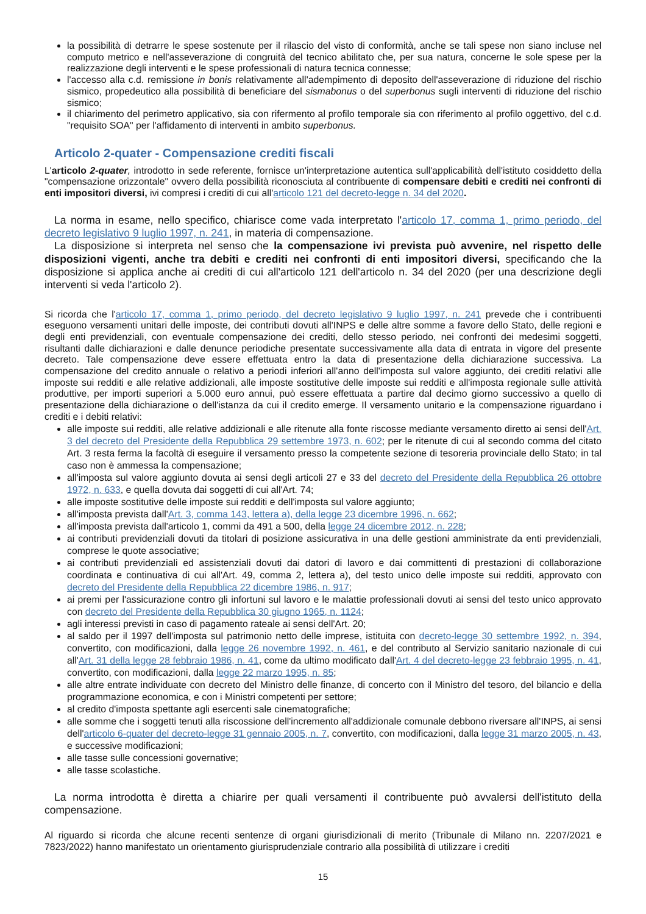la possibilità di detrarre le spese sostenute per il rilascio del visto di conformità, anche se tali spese non siano incluse nel computo metrico e nell'asseverazione di congruità del tecnico abilitato che, per sua natura, concerne le sole spese per la realizzazione degli interventi e le spese professionali di natura tecnica connesse;
l'accesso alla c.d. remissione in bonis relativamente all'adempimento di deposito dell'asseverazione di riduzione del rischio sismico, propedeutico alla possibilità di beneficiare del sismabonus o del superbonus sugli interventi di riduzione del rischio sismico;
il chiarimento del perimetro applicativo, sia con rifermento al profilo temporale sia con riferimento al profilo oggettivo, del c.d. "requisito SOA" per l'affidamento di interventi in ambito superbonus.
Articolo 2-quater - Compensazione crediti fiscali
L'articolo 2-quater, introdotto in sede referente, fornisce un'interpretazione autentica sull'applicabilità dell'istituto cosiddetto della "compensazione orizzontale" ovvero della possibilità riconosciuta al contribuente di compensare debiti e crediti nei confronti di enti impositori diversi, ivi compresi i crediti di cui all'articolo 121 del decreto-legge n. 34 del 2020.
La norma in esame, nello specifico, chiarisce come vada interpretato l'articolo 17, comma 1, primo periodo, del decreto legislativo 9 luglio 1997, n. 241, in materia di compensazione.
La disposizione si interpreta nel senso che la compensazione ivi prevista può avvenire, nel rispetto delle disposizioni vigenti, anche tra debiti e crediti nei confronti di enti impositori diversi, specificando che la disposizione si applica anche ai crediti di cui all'articolo 121 dell'articolo n. 34 del 2020 (per una descrizione degli interventi si veda l'articolo 2).
Si ricorda che l'articolo 17, comma 1, primo periodo, del decreto legislativo 9 luglio 1997, n. 241 prevede che i contribuenti eseguono versamenti unitari delle imposte, dei contributi dovuti all'INPS e delle altre somme a favore dello Stato, delle regioni e degli enti previdenziali, con eventuale compensazione dei crediti, dello stesso periodo, nei confronti dei medesimi soggetti, risultanti dalle dichiarazioni e dalle denunce periodiche presentate successivamente alla data di entrata in vigore del presente decreto. Tale compensazione deve essere effettuata entro la data di presentazione della dichiarazione successiva. La compensazione del credito annuale o relativo a periodi inferiori all'anno dell'imposta sul valore aggiunto, dei crediti relativi alle imposte sui redditi e alle relative addizionali, alle imposte sostitutive delle imposte sui redditi e all'imposta regionale sulle attività produttive, per importi superiori a 5.000 euro annui, può essere effettuata a partire dal decimo giorno successivo a quello di presentazione della dichiarazione o dell'istanza da cui il credito emerge. Il versamento unitario e la compensazione riguardano i crediti e i debiti relativi:
alle imposte sui redditi, alle relative addizionali e alle ritenute alla fonte riscosse mediante versamento diretto ai sensi dell'Art. 3 del decreto del Presidente della Repubblica 29 settembre 1973, n. 602; per le ritenute di cui al secondo comma del citato Art. 3 resta ferma la facoltà di eseguire il versamento presso la competente sezione di tesoreria provinciale dello Stato; in tal caso non è ammessa la compensazione;
all'imposta sul valore aggiunto dovuta ai sensi degli articoli 27 e 33 del decreto del Presidente della Repubblica 26 ottobre 1972, n. 633, e quella dovuta dai soggetti di cui all'Art. 74;
alle imposte sostitutive delle imposte sui redditi e dell'imposta sul valore aggiunto;
all'imposta prevista dall'Art. 3, comma 143, lettera a), della legge 23 dicembre 1996, n. 662;
all'imposta prevista dall'articolo 1, commi da 491 a 500, della legge 24 dicembre 2012, n. 228;
ai contributi previdenziali dovuti da titolari di posizione assicurativa in una delle gestioni amministrate da enti previdenziali, comprese le quote associative;
ai contributi previdenziali ed assistenziali dovuti dai datori di lavoro e dai committenti di prestazioni di collaborazione coordinata e continuativa di cui all'Art. 49, comma 2, lettera a), del testo unico delle imposte sui redditi, approvato con decreto del Presidente della Repubblica 22 dicembre 1986, n. 917;
ai premi per l'assicurazione contro gli infortuni sul lavoro e le malattie professionali dovuti ai sensi del testo unico approvato con decreto del Presidente della Repubblica 30 giugno 1965, n. 1124;
agli interessi previsti in caso di pagamento rateale ai sensi dell'Art. 20;
al saldo per il 1997 dell'imposta sul patrimonio netto delle imprese, istituita con decreto-legge 30 settembre 1992, n. 394, convertito, con modificazioni, dalla legge 26 novembre 1992, n. 461, e del contributo al Servizio sanitario nazionale di cui all'Art. 31 della legge 28 febbraio 1986, n. 41, come da ultimo modificato dall'Art. 4 del decreto-legge 23 febbraio 1995, n. 41, convertito, con modificazioni, dalla legge 22 marzo 1995, n. 85;
alle altre entrate individuate con decreto del Ministro delle finanze, di concerto con il Ministro del tesoro, del bilancio e della programmazione economica, e con i Ministri competenti per settore;
al credito d'imposta spettante agli esercenti sale cinematografiche;
alle somme che i soggetti tenuti alla riscossione dell'incremento all'addizionale comunale debbono riversare all'INPS, ai sensi dell'articolo 6-quater del decreto-legge 31 gennaio 2005, n. 7, convertito, con modificazioni, dalla legge 31 marzo 2005, n. 43, e successive modificazioni;
alle tasse sulle concessioni governative;
alle tasse scolastiche.
La norma introdotta è diretta a chiarire per quali versamenti il contribuente può avvalersi dell'istituto della compensazione.
Al riguardo si ricorda che alcune recenti sentenze di organi giurisdizionali di merito (Tribunale di Milano nn. 2207/2021 e 7823/2022) hanno manifestato un orientamento giurisprudenziale contrario alla possibilità di utilizzare i crediti
15